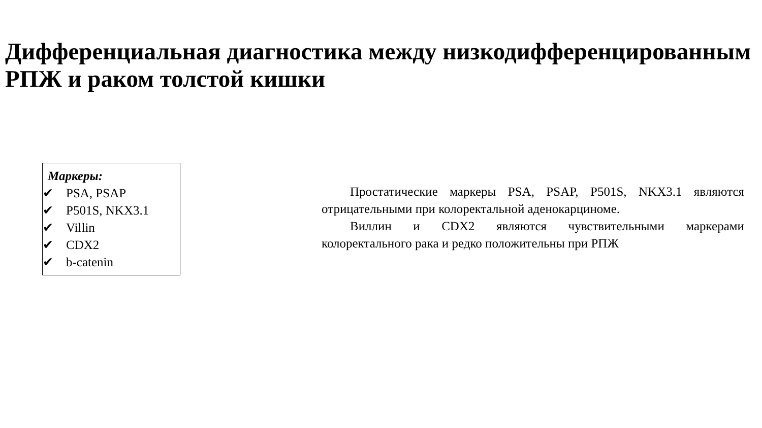Дифференциальная диагностика между низкодифференцированным РПЖ и раком толстой кишки
Маркеры:
✔ PSA, PSAP
✔ P501S, NKX3.1
✔ Villin
✔ CDX2
✔ b-catenin
Простатические маркеры PSA, PSAP, P501S, NKX3.1 являются отрицательными при колоректальной аденокарциноме.
Виллин и CDX2 являются чувствительными маркерами колоректального рака и редко положительны при РПЖ